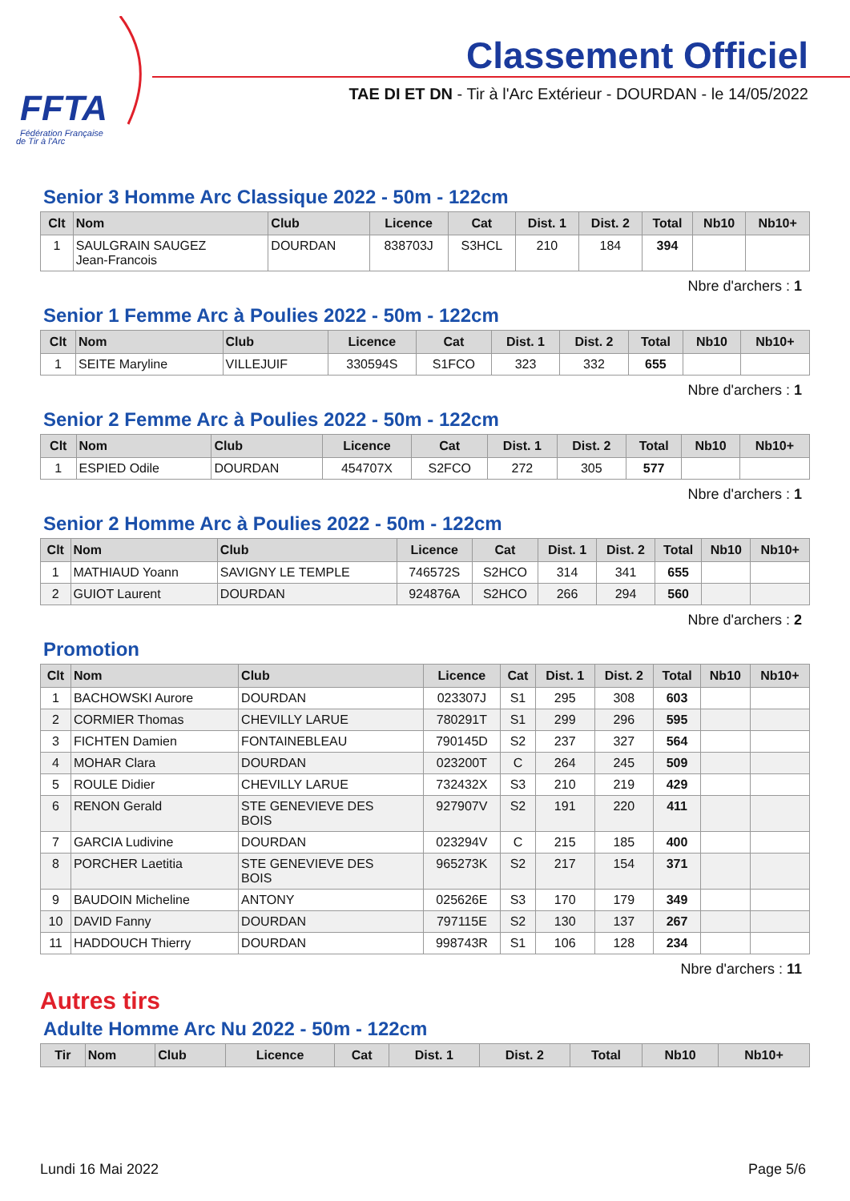FFTA
Fédération Française
de Tir à l'Arc
Classement Officiel
TAE DI ET DN - Tir à l'Arc Extérieur - DOURDAN - le 14/05/2022
Senior 3 Homme Arc Classique 2022 - 50m - 122cm
| Clt | Nom | Club | Licence | Cat | Dist. 1 | Dist. 2 | Total | Nb10 | Nb10+ |
| --- | --- | --- | --- | --- | --- | --- | --- | --- | --- |
| 1 | SAULGRAIN SAUGEZ Jean-Francois | DOURDAN | 838703J | S3HCL | 210 | 184 | 394 | | |
Nbre d'archers : 1
Senior 1 Femme Arc à Poulies 2022 - 50m - 122cm
| Clt | Nom | Club | Licence | Cat | Dist. 1 | Dist. 2 | Total | Nb10 | Nb10+ |
| --- | --- | --- | --- | --- | --- | --- | --- | --- | --- |
| 1 | SEITE Maryline | VILLEJUIF | 330594S | S1FCO | 323 | 332 | 655 | | |
Nbre d'archers : 1
Senior 2 Femme Arc à Poulies 2022 - 50m - 122cm
| Clt | Nom | Club | Licence | Cat | Dist. 1 | Dist. 2 | Total | Nb10 | Nb10+ |
| --- | --- | --- | --- | --- | --- | --- | --- | --- | --- |
| 1 | ESPIED Odile | DOURDAN | 454707X | S2FCO | 272 | 305 | 577 | | |
Nbre d'archers : 1
Senior 2 Homme Arc à Poulies 2022 - 50m - 122cm
| Clt | Nom | Club | Licence | Cat | Dist. 1 | Dist. 2 | Total | Nb10 | Nb10+ |
| --- | --- | --- | --- | --- | --- | --- | --- | --- | --- |
| 1 | MATHIAUD Yoann | SAVIGNY LE TEMPLE | 746572S | S2HCO | 314 | 341 | 655 | | |
| 2 | GUIOT Laurent | DOURDAN | 924876A | S2HCO | 266 | 294 | 560 | | |
Nbre d'archers : 2
Promotion
| Clt | Nom | Club | Licence | Cat | Dist. 1 | Dist. 2 | Total | Nb10 | Nb10+ |
| --- | --- | --- | --- | --- | --- | --- | --- | --- | --- |
| 1 | BACHOWSKI Aurore | DOURDAN | 023307J | S1 | 295 | 308 | 603 | | |
| 2 | CORMIER Thomas | CHEVILLY LARUE | 780291T | S1 | 299 | 296 | 595 | | |
| 3 | FICHTEN Damien | FONTAINEBLEAU | 790145D | S2 | 237 | 327 | 564 | | |
| 4 | MOHAR Clara | DOURDAN | 023200T | C | 264 | 245 | 509 | | |
| 5 | ROULE Didier | CHEVILLY LARUE | 732432X | S3 | 210 | 219 | 429 | | |
| 6 | RENON Gerald | STE GENEVIEVE DES BOIS | 927907V | S2 | 191 | 220 | 411 | | |
| 7 | GARCIA Ludivine | DOURDAN | 023294V | C | 215 | 185 | 400 | | |
| 8 | PORCHER Laetitia | STE GENEVIEVE DES BOIS | 965273K | S2 | 217 | 154 | 371 | | |
| 9 | BAUDOIN Micheline | ANTONY | 025626E | S3 | 170 | 179 | 349 | | |
| 10 | DAVID Fanny | DOURDAN | 797115E | S2 | 130 | 137 | 267 | | |
| 11 | HADDOUCH Thierry | DOURDAN | 998743R | S1 | 106 | 128 | 234 | | |
Nbre d'archers : 11
Autres tirs
Adulte Homme Arc Nu 2022 - 50m - 122cm
| Tir | Nom | Club | Licence | Cat | Dist. 1 | Dist. 2 | Total | Nb10 | Nb10+ |
| --- | --- | --- | --- | --- | --- | --- | --- | --- | --- |
Lundi 16 Mai 2022 Page 5/6